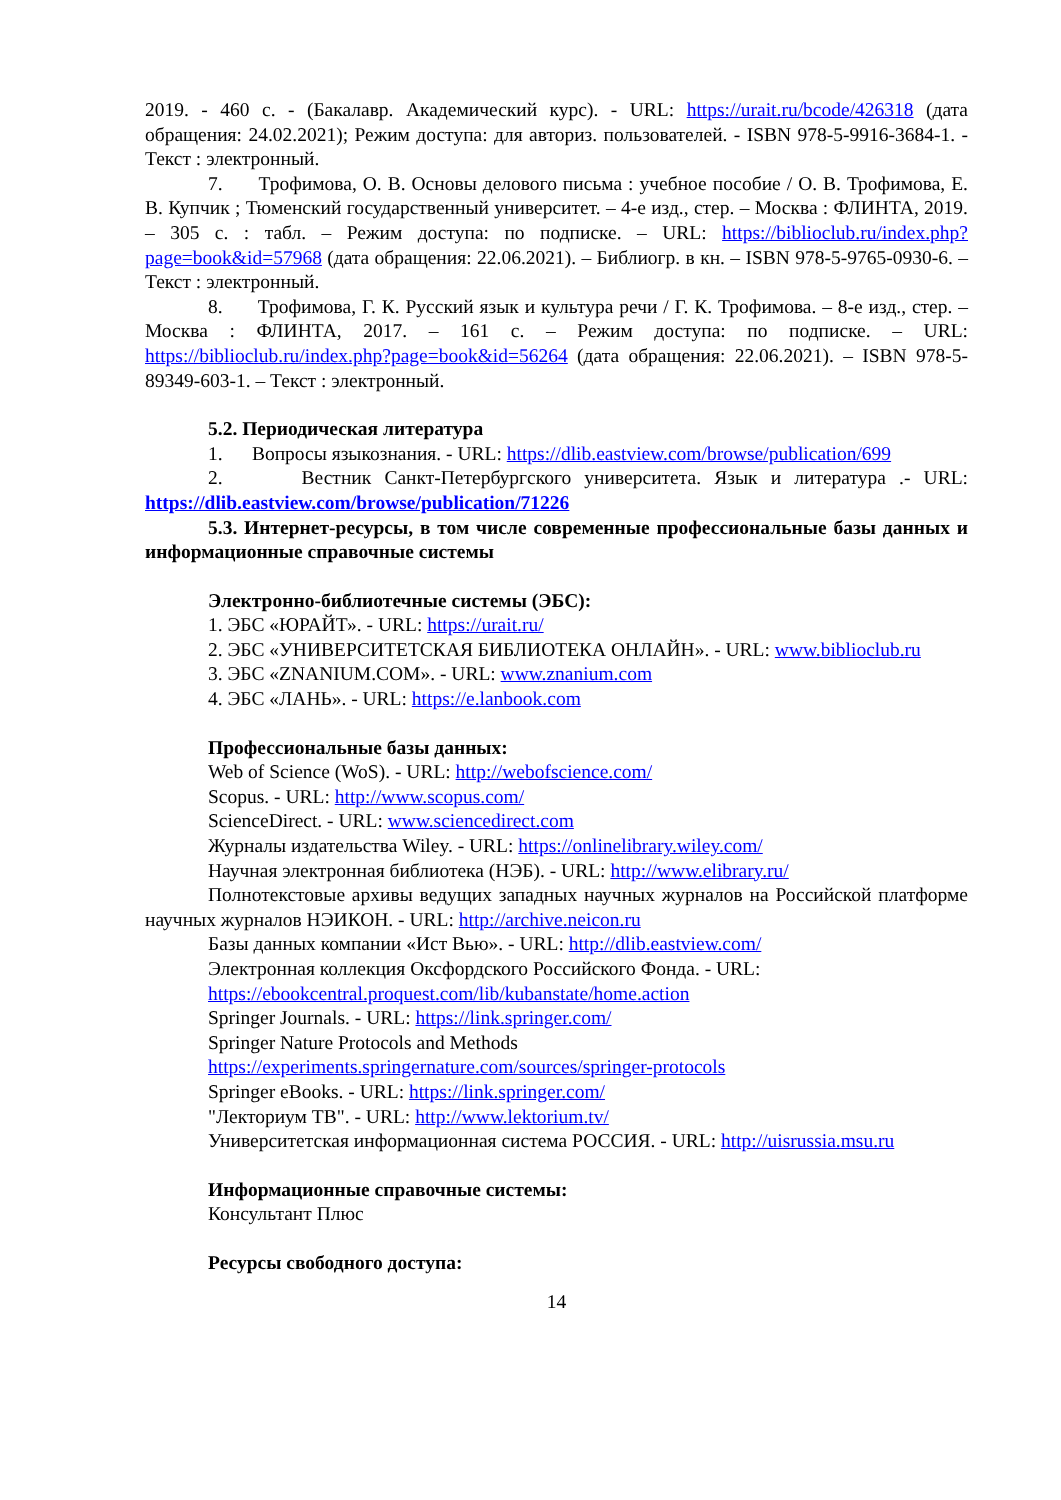2019. - 460 с. - (Бакалавр. Академический курс). - URL: https://urait.ru/bcode/426318 (дата обращения: 24.02.2021); Режим доступа: для авториз. пользователей. - ISBN 978-5-9916-3684-1. - Текст : электронный.
7. Трофимова, О. В. Основы делового письма : учебное пособие / О. В. Трофимова, Е. В. Купчик ; Тюменский государственный университет. – 4-е изд., стер. – Москва : ФЛИНТА, 2019. – 305 с. : табл. – Режим доступа: по подписке. – URL: https://biblioclub.ru/index.php?page=book&id=57968 (дата обращения: 22.06.2021). – Библиогр. в кн. – ISBN 978-5-9765-0930-6. – Текст : электронный.
8. Трофимова, Г. К. Русский язык и культура речи / Г. К. Трофимова. – 8-е изд., стер. – Москва : ФЛИНТА, 2017. – 161 с. – Режим доступа: по подписке. – URL: https://biblioclub.ru/index.php?page=book&id=56264 (дата обращения: 22.06.2021). – ISBN 978-5-89349-603-1. – Текст : электронный.
5.2. Периодическая литература
1. Вопросы языкознания. - URL: https://dlib.eastview.com/browse/publication/699
2. Вестник Санкт-Петербургского университета. Язык и литература .- URL: https://dlib.eastview.com/browse/publication/71226
5.3. Интернет-ресурсы, в том числе современные профессиональные базы данных и информационные справочные системы
Электронно-библиотечные системы (ЭБС):
1. ЭБС «ЮРАЙТ». - URL: https://urait.ru/
2. ЭБС «УНИВЕРСИТЕТСКАЯ БИБЛИОТЕКА ОНЛАЙН». - URL: www.biblioclub.ru
3. ЭБС «ZNANIUM.COM». - URL: www.znanium.com
4. ЭБС «ЛАНЬ». - URL: https://e.lanbook.com
Профессиональные базы данных:
Web of Science (WoS). - URL: http://webofscience.com/
Scopus. - URL: http://www.scopus.com/
ScienceDirect. - URL: www.sciencedirect.com
Журналы издательства Wiley. - URL: https://onlinelibrary.wiley.com/
Научная электронная библиотека (НЭБ). - URL: http://www.elibrary.ru/
Полнотекстовые архивы ведущих западных научных журналов на Российской платформе научных журналов НЭИКОН. - URL: http://archive.neicon.ru
Базы данных компании «Ист Вью». - URL: http://dlib.eastview.com/
Электронная коллекция Оксфордского Российского Фонда. - URL:
https://ebookcentral.proquest.com/lib/kubanstate/home.action
Springer Journals. - URL: https://link.springer.com/
Springer Nature Protocols and Methods
https://experiments.springernature.com/sources/springer-protocols
Springer eBooks. - URL: https://link.springer.com/
"Лекториум ТВ". - URL: http://www.lektorium.tv/
Университетская информационная система РОССИЯ. - URL: http://uisrussia.msu.ru
Информационные справочные системы:
Консультант Плюс
Ресурсы свободного доступа:
14